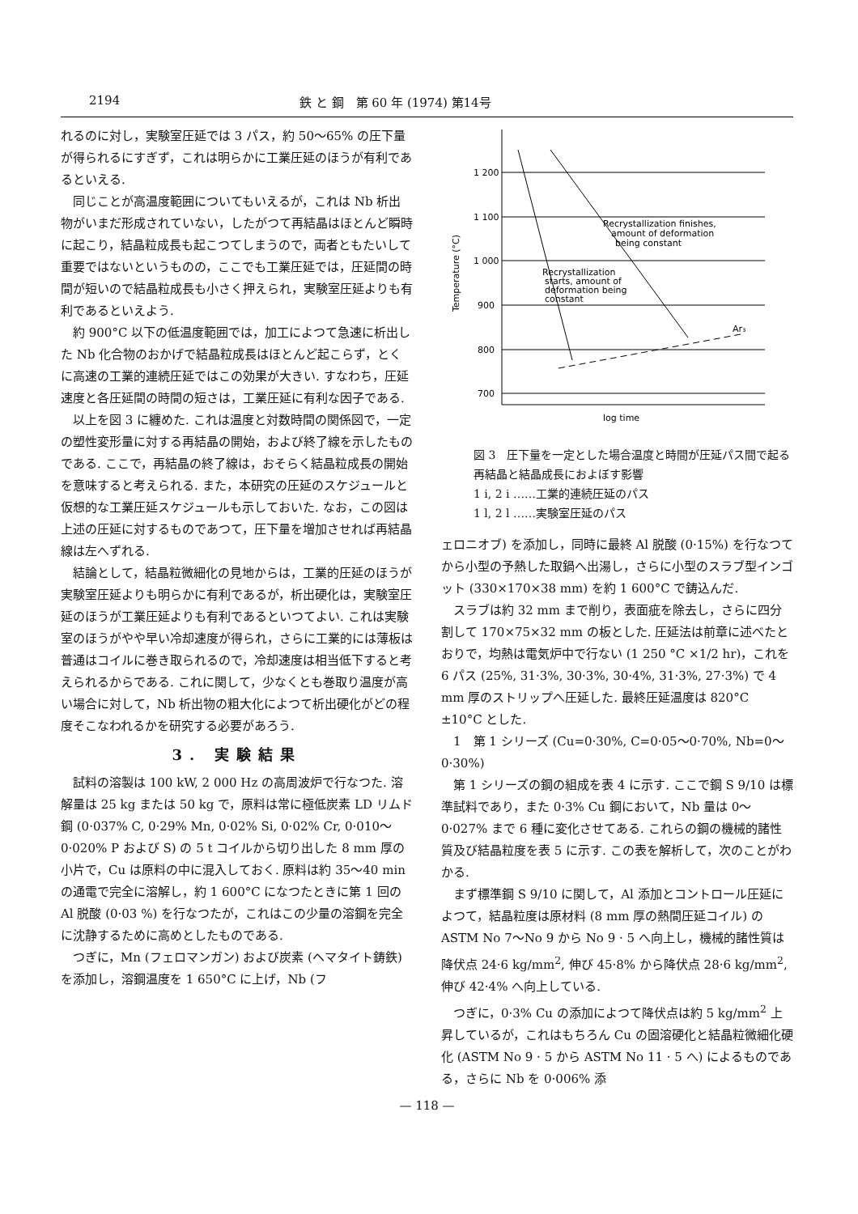2194 鉄 と 鋼　第 60 年 (1974) 第14号
れるのに対し，実験室圧延では 3 パス，約 50～65% の圧下量が得られるにすぎず，これは明らかに工業圧延のほうが有利であるといえる.
同じことが高温度範囲についてもいえるが，これは Nb 析出物がいまだ形成されていない，したがつて再結晶はほとんど瞬時に起こり，結晶粒成長も起こつてしまうので，両者ともたいして重要ではないというものの，ここでも工業圧延では，圧延間の時間が短いので結晶粒成長も小さく押えられ，実験室圧延よりも有利であるといえよう.
約 900°C 以下の低温度範囲では，加工によつて急速に析出した Nb 化合物のおかげで結晶粒成長はほとんど起こらず，とくに高速の工業的連続圧延ではこの効果が大きい. すなわち，圧延速度と各圧延間の時間の短さは，工業圧延に有利な因子である.
以上を図 3 に纏めた. これは温度と対数時間の関係図で，一定の塑性変形量に対する再結晶の開始，および終了線を示したものである. ここで，再結晶の終了線は，おそらく結晶粒成長の開始を意味すると考えられる. また，本研究の圧延のスケジュールと仮想的な工業圧延スケジュールも示しておいた. なお，この図は上述の圧延に対するものであつて，圧下量を増加させれば再結晶線は左へずれる.
結論として，結晶粒微細化の見地からは，工業的圧延のほうが実験室圧延よりも明らかに有利であるが，析出硬化は，実験室圧延のほうが工業圧延よりも有利であるといつてよい. これは実験室のほうがやや早い冷却速度が得られ，さらに工業的には薄板は普通はコイルに巻き取られるので，冷却速度は相当低下すると考えられるからである. これに関して，少なくとも巻取り温度が高い場合に対して，Nb 析出物の粗大化によつて析出硬化がどの程度そこなわれるかを研究する必要があろう.
3. 実験結果
試料の溶製は 100 kW, 2 000 Hz の高周波炉で行なつた. 溶解量は 25 kg または 50 kg で，原料は常に極低炭素 LD リムド鋼 (0·037% C, 0·29% Mn, 0·02% Si, 0·02% Cr, 0·010～0·020% P および S) の 5 t コイルから切り出した 8 mm 厚の小片で，Cu は原料の中に混入しておく. 原料は約 35～40 min の通電で完全に溶解し，約 1 600°C になつたときに第 1 回の Al 脱酸 (0·03 %) を行なつたが，これはこの少量の溶鋼を完全に沈静するために高めとしたものである.
つぎに，Mn (フェロマンガン) および炭素 (ヘマタイト鋳鉄) を添加し，溶鋼温度を 1 650°C に上げ，Nb (フ
1 200
1 100
1 000
900
800
700
Ar₃
Recrystallization finishes,
amount of deformation
being constant
Recrystallization
starts, amount of
deformation being
constant
log time
Temperature (°C)
図 3　圧下量を一定とした場合温度と時間が圧延パス間で起る再結晶と結晶成長におよぼす影響
1 i, 2 i ……工業的連続圧延のパス
1 l, 2 l ……実験室圧延のパス
ェロニオブ) を添加し，同時に最終 Al 脱酸 (0·15%) を行なつてから小型の予熱した取鍋へ出湯し，さらに小型のスラブ型インゴット (330×170×38 mm) を約 1 600°C で鋳込んだ.
スラブは約 32 mm まで削り，表面疵を除去し，さらに四分割して 170×75×32 mm の板とした. 圧延法は前章に述べたとおりで，均熱は電気炉中で行ない (1 250 °C ×1/2 hr)，これを 6 パス (25%, 31·3%, 30·3%, 30·4%, 31·3%, 27·3%) で 4 mm 厚のストリップへ圧延した. 最終圧延温度は 820°C ±10°C とした.
1　第 1 シリーズ (Cu=0·30%, C=0·05～0·70%, Nb=0～0·30%)
第 1 シリーズの鋼の組成を表 4 に示す. ここで鋼 S 9/10 は標準試料であり，また 0·3% Cu 鋼において，Nb 量は 0～0·027% まで 6 種に変化させてある. これらの鋼の機械的諸性質及び結晶粒度を表 5 に示す. この表を解析して，次のことがわかる.
まず標準鋼 S 9/10 に関して，Al 添加とコントロール圧延によつて，結晶粒度は原材料 (8 mm 厚の熱間圧延コイル) の ASTM No 7～No 9 から No 9 · 5 へ向上し，機械的諸性質は降伏点 24·6 kg/mm<sup>2</sup>, 伸び 45·8% から降伏点 28·6 kg/mm<sup>2</sup>, 伸び 42·4% へ向上している.
つぎに，0·3% Cu の添加によつて降伏点は約 5 kg/mm<sup>2</sup> 上昇しているが，これはもちろん Cu の固溶硬化と結晶粒微細化硬化 (ASTM No 9 · 5 から ASTM No 11 · 5 へ) によるものである，さらに Nb を 0·006% 添
— 118 —